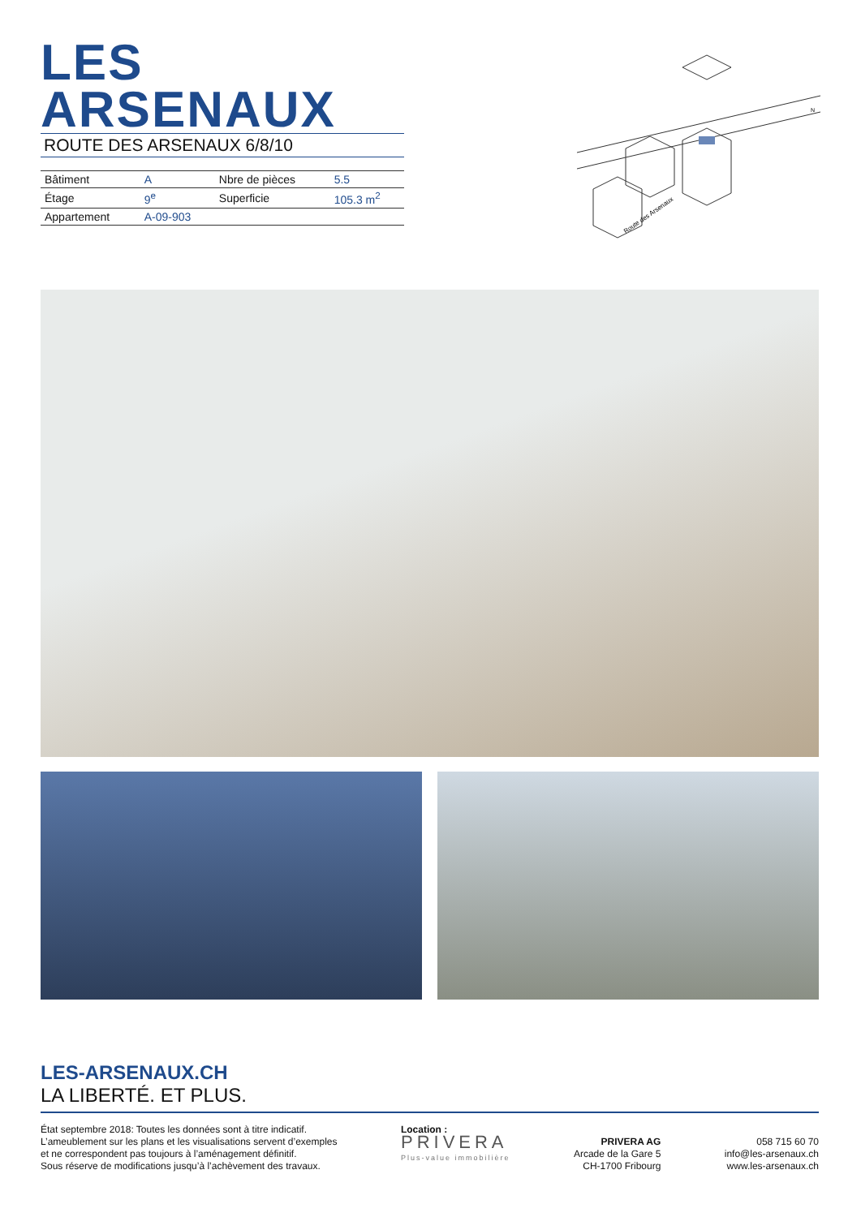LES ARSENAUX
ROUTE DES ARSENAUX 6/8/10
| Bâtiment | A | Nbre de pièces | 5.5 |
| Étage | 9<sup>e</sup> | Superficie | 105.3 m<sup>2</sup> |
| Appartement | A-09-903 | | |
Route des Arsenaux
N
LES-ARSENAUX.CH
LA LIBERTÉ. ET PLUS.
État septembre 2018: Toutes les données sont à titre indicatif.
L’ameublement sur les plans et les visualisations servent d’exemples
et ne correspondent pas toujours à l’aménagement définitif.
Sous réserve de modifications jusqu’à l’achèvement des travaux.
Location :
PRIVERA
Plus-value immobilière
PRIVERA AG
Arcade de la Gare 5
CH-1700 Fribourg
058 715 60 70
info@les-arsenaux.ch
www.les-arsenaux.ch